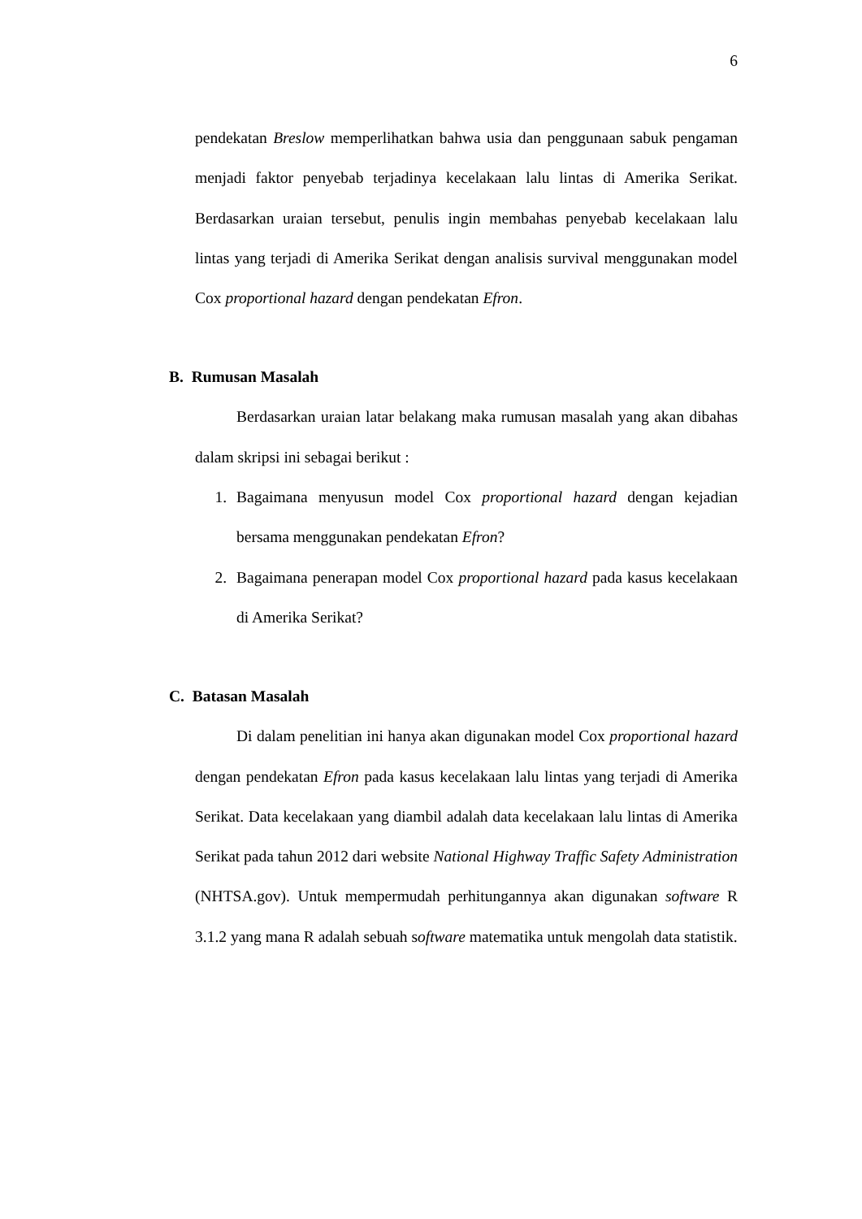6
pendekatan Breslow memperlihatkan bahwa usia dan penggunaan sabuk pengaman menjadi faktor penyebab terjadinya kecelakaan lalu lintas di Amerika Serikat. Berdasarkan uraian tersebut, penulis ingin membahas penyebab kecelakaan lalu lintas yang terjadi di Amerika Serikat dengan analisis survival menggunakan model Cox proportional hazard dengan pendekatan Efron.
B. Rumusan Masalah
Berdasarkan uraian latar belakang maka rumusan masalah yang akan dibahas dalam skripsi ini sebagai berikut :
1. Bagaimana menyusun model Cox proportional hazard dengan kejadian bersama menggunakan pendekatan Efron?
2. Bagaimana penerapan model Cox proportional hazard pada kasus kecelakaan di Amerika Serikat?
C. Batasan Masalah
Di dalam penelitian ini hanya akan digunakan model Cox proportional hazard dengan pendekatan Efron pada kasus kecelakaan lalu lintas yang terjadi di Amerika Serikat. Data kecelakaan yang diambil adalah data kecelakaan lalu lintas di Amerika Serikat pada tahun 2012 dari website National Highway Traffic Safety Administration (NHTSA.gov). Untuk mempermudah perhitungannya akan digunakan software R 3.1.2 yang mana R adalah sebuah software matematika untuk mengolah data statistik.